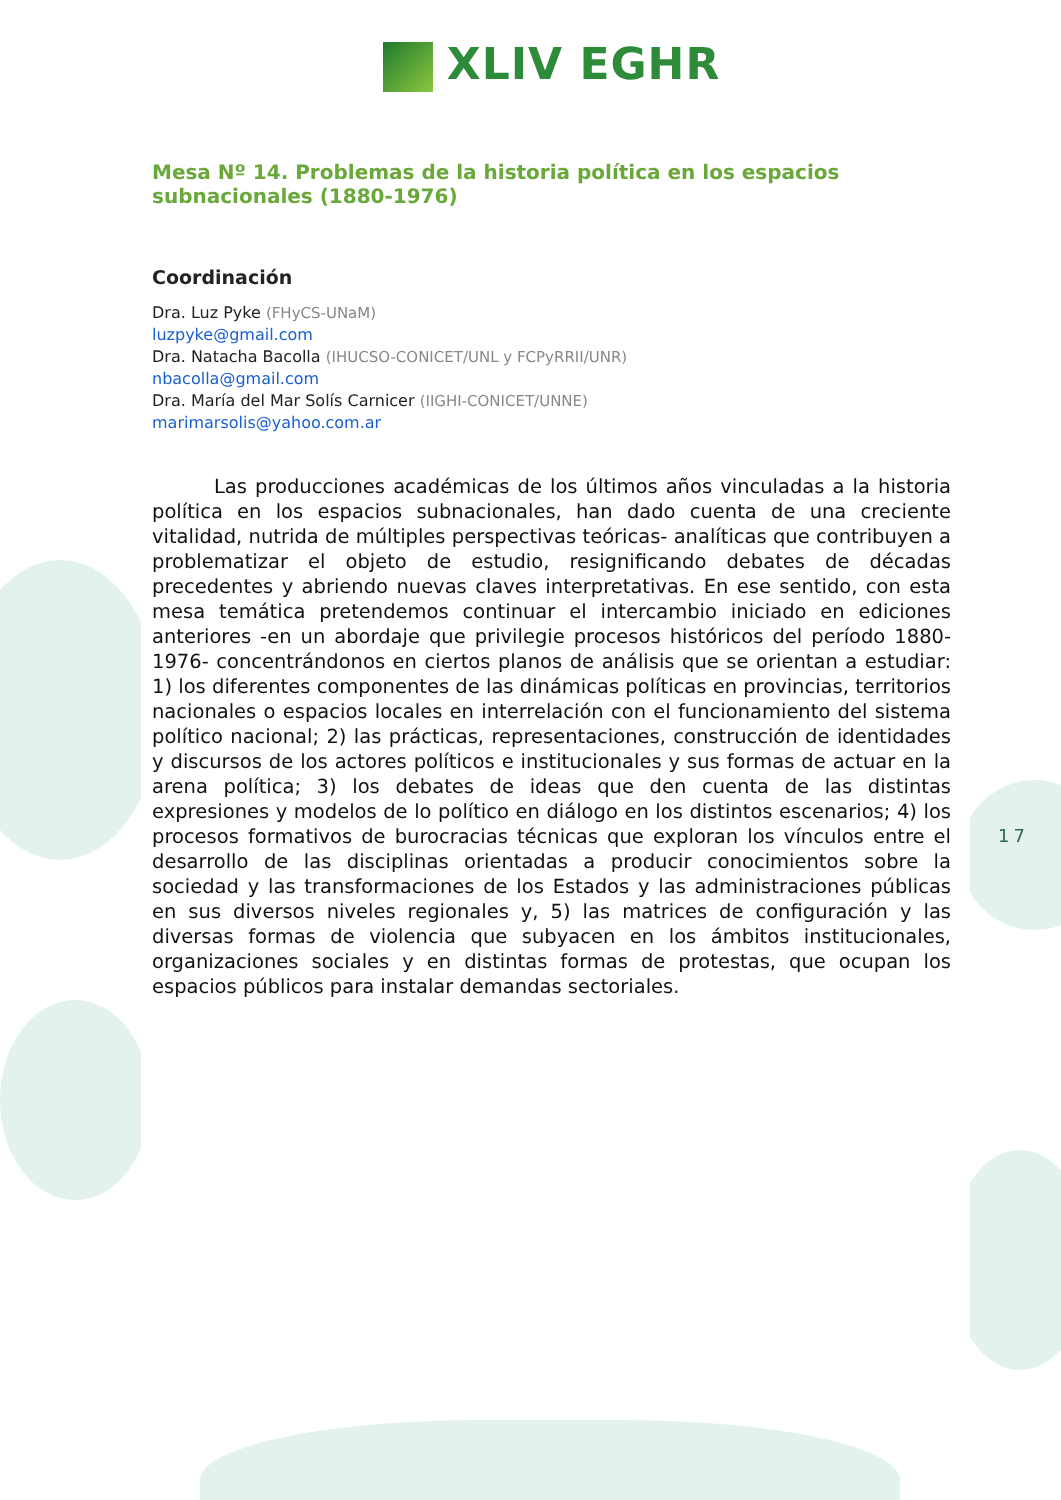17
XLIV EGHR
Mesa Nº 14. Problemas de la historia política en los espacios subnacionales (1880-1976)
Coordinación
Dra. Luz Pyke (FHyCS-UNaM)
luzpyke@gmail.com
Dra. Natacha Bacolla (IHUCSO-CONICET/UNL y FCPyRRII/UNR)
nbacolla@gmail.com
Dra. María del Mar Solís Carnicer (IIGHI-CONICET/UNNE)
marimarsolis@yahoo.com.ar
Las producciones académicas de los últimos años vinculadas a la historia política en los espacios subnacionales, han dado cuenta de una creciente vitalidad, nutrida de múltiples perspectivas teóricas- analíticas que contribuyen a problematizar el objeto de estudio, resignificando debates de décadas precedentes y abriendo nuevas claves interpretativas. En ese sentido, con esta mesa temática pretendemos continuar el intercambio iniciado en ediciones anteriores -en un abordaje que privilegie procesos históricos del período 1880- 1976- concentrándonos en ciertos planos de análisis que se orientan a estudiar: 1) los diferentes componentes de las dinámicas políticas en provincias, territorios nacionales o espacios locales en interrelación con el funcionamiento del sistema político nacional; 2) las prácticas, representaciones, construcción de identidades y discursos de los actores políticos e institucionales y sus formas de actuar en la arena política; 3) los debates de ideas que den cuenta de las distintas expresiones y modelos de lo político en diálogo en los distintos escenarios; 4) los procesos formativos de burocracias técnicas que exploran los vínculos entre el desarrollo de las disciplinas orientadas a producir conocimientos sobre la sociedad y las transformaciones de los Estados y las administraciones públicas en sus diversos niveles regionales y, 5) las matrices de configuración y las diversas formas de violencia que subyacen en los ámbitos institucionales, organizaciones sociales y en distintas formas de protestas, que ocupan los espacios públicos para instalar demandas sectoriales.